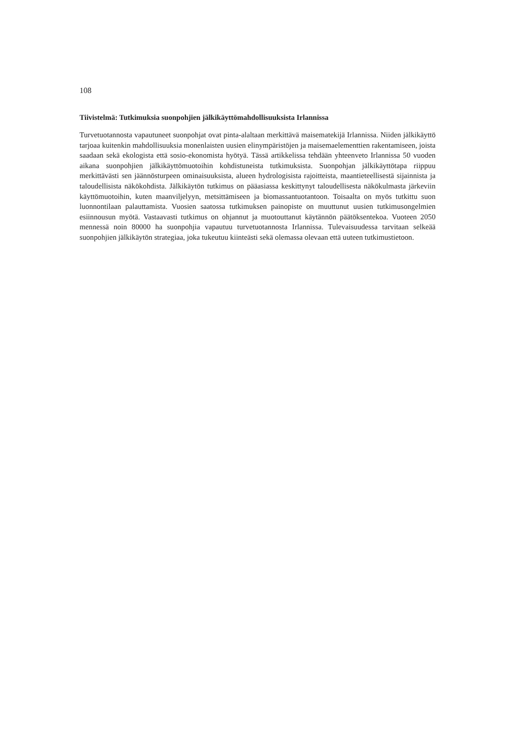108
Tiivistelmä: Tutkimuksia suonpohjien jälkikäyttömahdollisuuksista Irlannissa
Turvetuotannosta vapautuneet suonpohjat ovat pinta-alaltaan merkittävä maisematekijä Irlannissa. Niiden jälkikäyttö tarjoaa kuitenkin mahdollisuuksia monenlaisten uusien elinympäristöjen ja maisemaelementtien rakentamiseen, joista saadaan sekä ekologista että sosio-ekonomista hyötyä. Tässä artikkelissa tehdään yhteenveto Irlannissa 50 vuoden aikana suonpohjien jälkikäyttömuotoihin kohdistuneista tutkimuksista. Suonpohjan jälkikäyttötapa riippuu merkittävästi sen jäännösturpeen ominaisuuksista, alueen hydrologisista rajoitteista, maantieteellisestä sijainnista ja taloudellisista näkökohdista. Jälkikäytön tutkimus on pääasiassa keskittynyt taloudellisesta näkökulmasta järkeviin käyttömuotoihin, kuten maanviljelyyn, metsittämiseen ja biomassantuotantoon. Toisaalta on myös tutkittu suon luonnontilaan palauttamista. Vuosien saatossa tutkimuksen painopiste on muuttunut uusien tutkimusongelmien esiinnousun myötä. Vastaavasti tutkimus on ohjannut ja muotouttanut käytännön päätöksentekoa. Vuoteen 2050 mennessä noin 80000 ha suonpohjia vapautuu turvetuotannosta Irlannissa. Tulevaisuudessa tarvitaan selkeää suonpohjien jälkikäytön strategiaa, joka tukeutuu kiinteästi sekä olemassa olevaan että uuteen tutkimustietoon.